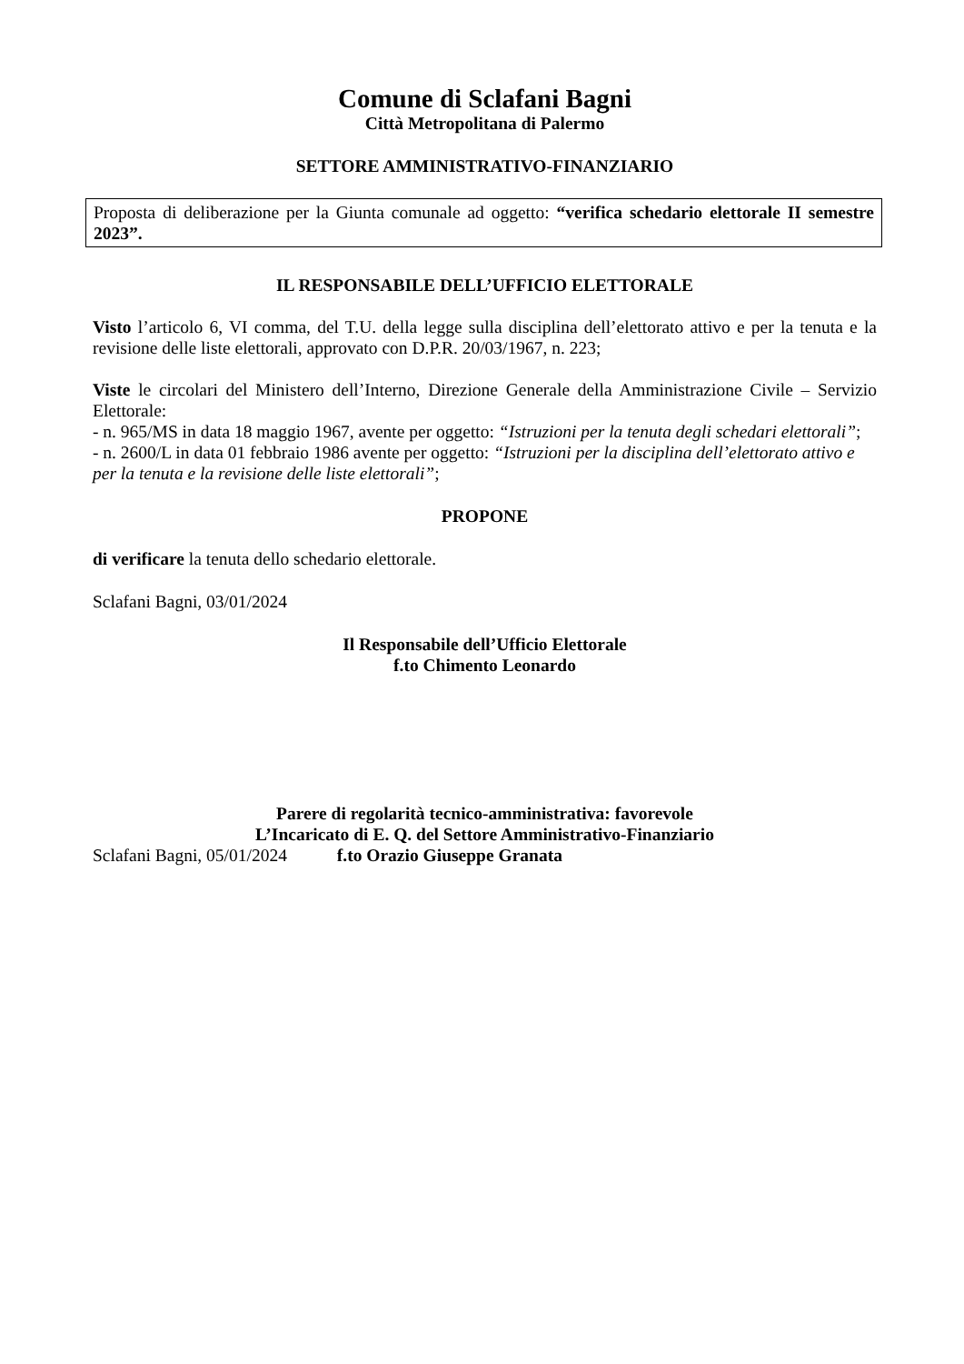Comune di Sclafani Bagni
Città Metropolitana di Palermo
SETTORE AMMINISTRATIVO-FINANZIARIO
Proposta di deliberazione per la Giunta comunale ad oggetto: “verifica schedario elettorale II semestre 2023”.
IL RESPONSABILE DELL’UFFICIO ELETTORALE
Visto l’articolo 6, VI comma, del T.U. della legge sulla disciplina dell’elettorato attivo e per la tenuta e la revisione delle liste elettorali, approvato con D.P.R. 20/03/1967, n. 223;
Viste le circolari del Ministero dell’Interno, Direzione Generale della Amministrazione Civile – Servizio Elettorale:
- n. 965/MS in data 18 maggio 1967, avente per oggetto: “Istruzioni per la tenuta degli schedari elettorali”;
- n. 2600/L in data 01 febbraio 1986 avente per oggetto: “Istruzioni per la disciplina dell’elettorato attivo e per la tenuta e la revisione delle liste elettorali”;
PROPONE
di verificare la tenuta dello schedario elettorale.
Sclafani Bagni, 03/01/2024
Il Responsabile dell’Ufficio Elettorale
f.to Chimento Leonardo
Parere di regolarità tecnico-amministrativa: favorevole
L’Incaricato di E. Q. del Settore Amministrativo-Finanziario
Sclafani Bagni, 05/01/2024 f.to Orazio Giuseppe Granata